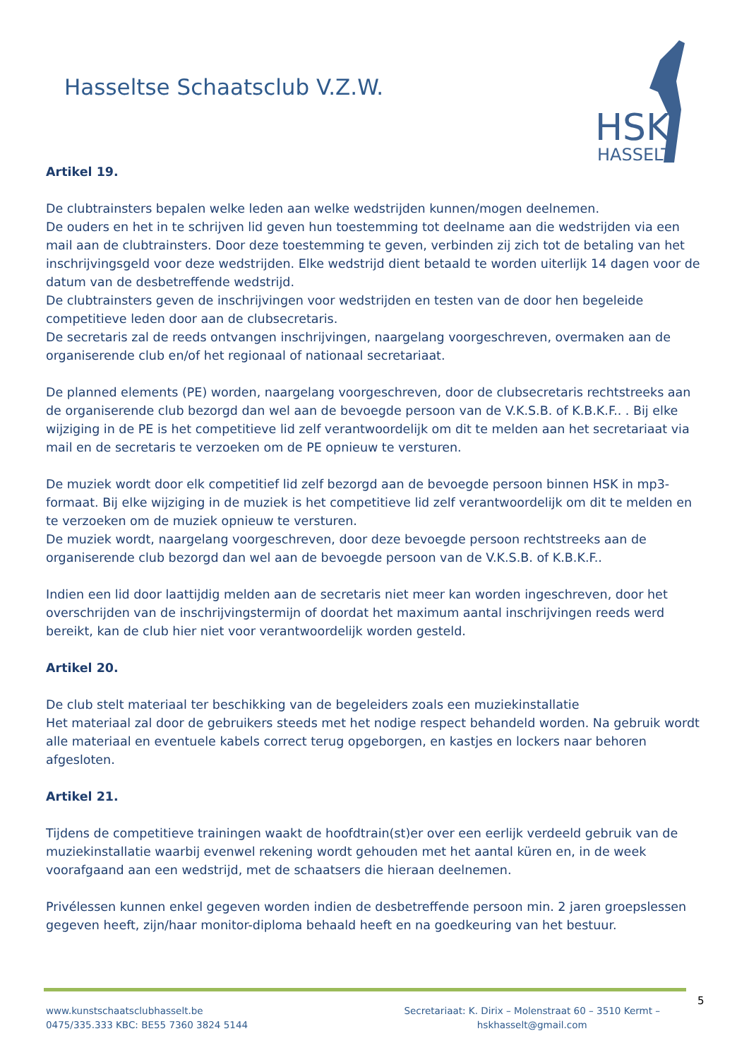Hasseltse Schaatsclub V.Z.W.
HSK
HASSELT
Artikel 19.
De clubtrainsters bepalen welke leden aan welke wedstrijden kunnen/mogen deelnemen.
De ouders en het in te schrijven lid geven hun toestemming tot deelname aan die wedstrijden via een mail aan de clubtrainsters. Door deze toestemming te geven, verbinden zij zich tot de betaling van het inschrijvingsgeld voor deze wedstrijden. Elke wedstrijd dient betaald te worden uiterlijk 14 dagen voor de datum van de desbetreffende wedstrijd.
De clubtrainsters geven de inschrijvingen voor wedstrijden en testen van de door hen begeleide competitieve leden door aan de clubsecretaris.
De secretaris zal de reeds ontvangen inschrijvingen, naargelang voorgeschreven, overmaken aan de organiserende club en/of het regionaal of nationaal secretariaat.
De planned elements (PE) worden, naargelang voorgeschreven, door de clubsecretaris rechtstreeks aan de organiserende club bezorgd dan wel aan de bevoegde persoon van de V.K.S.B. of K.B.K.F.. . Bij elke wijziging in de PE is het competitieve lid zelf verantwoordelijk om dit te melden aan het secretariaat via mail en de secretaris te verzoeken om de PE opnieuw te versturen.
De muziek wordt door elk competitief lid zelf bezorgd aan de bevoegde persoon binnen HSK in mp3-formaat. Bij elke wijziging in de muziek is het competitieve lid zelf verantwoordelijk om dit te melden en te verzoeken om de muziek opnieuw te versturen.
De muziek wordt, naargelang voorgeschreven, door deze bevoegde persoon rechtstreeks aan de organiserende club bezorgd dan wel aan de bevoegde persoon van de V.K.S.B. of K.B.K.F..
Indien een lid door laattijdig melden aan de secretaris niet meer kan worden ingeschreven, door het overschrijden van de inschrijvingstermijn of doordat het maximum aantal inschrijvingen reeds werd bereikt, kan de club hier niet voor verantwoordelijk worden gesteld.
Artikel 20.
De club stelt materiaal ter beschikking van de begeleiders zoals een muziekinstallatie
Het materiaal zal door de gebruikers steeds met het nodige respect behandeld worden. Na gebruik wordt alle materiaal en eventuele kabels correct terug opgeborgen, en kastjes en lockers naar behoren afgesloten.
Artikel 21.
Tijdens de competitieve trainingen waakt de hoofdtrain(st)er over een eerlijk verdeeld gebruik van de muziekinstallatie waarbij evenwel rekening wordt gehouden met het aantal küren en, in de week voorafgaand aan een wedstrijd, met de schaatsers die hieraan deelnemen.
Privélessen kunnen enkel gegeven worden indien de desbetreffende persoon min. 2 jaren groepslessen gegeven heeft, zijn/haar monitor-diploma behaald heeft en na goedkeuring van het bestuur.
5
www.kunstschaatsclubhasselt.be
0475/335.333 KBC: BE55 7360 3824 5144
Secretariaat: K. Dirix – Molenstraat 60 – 3510 Kermt –
hskhasselt@gmail.com